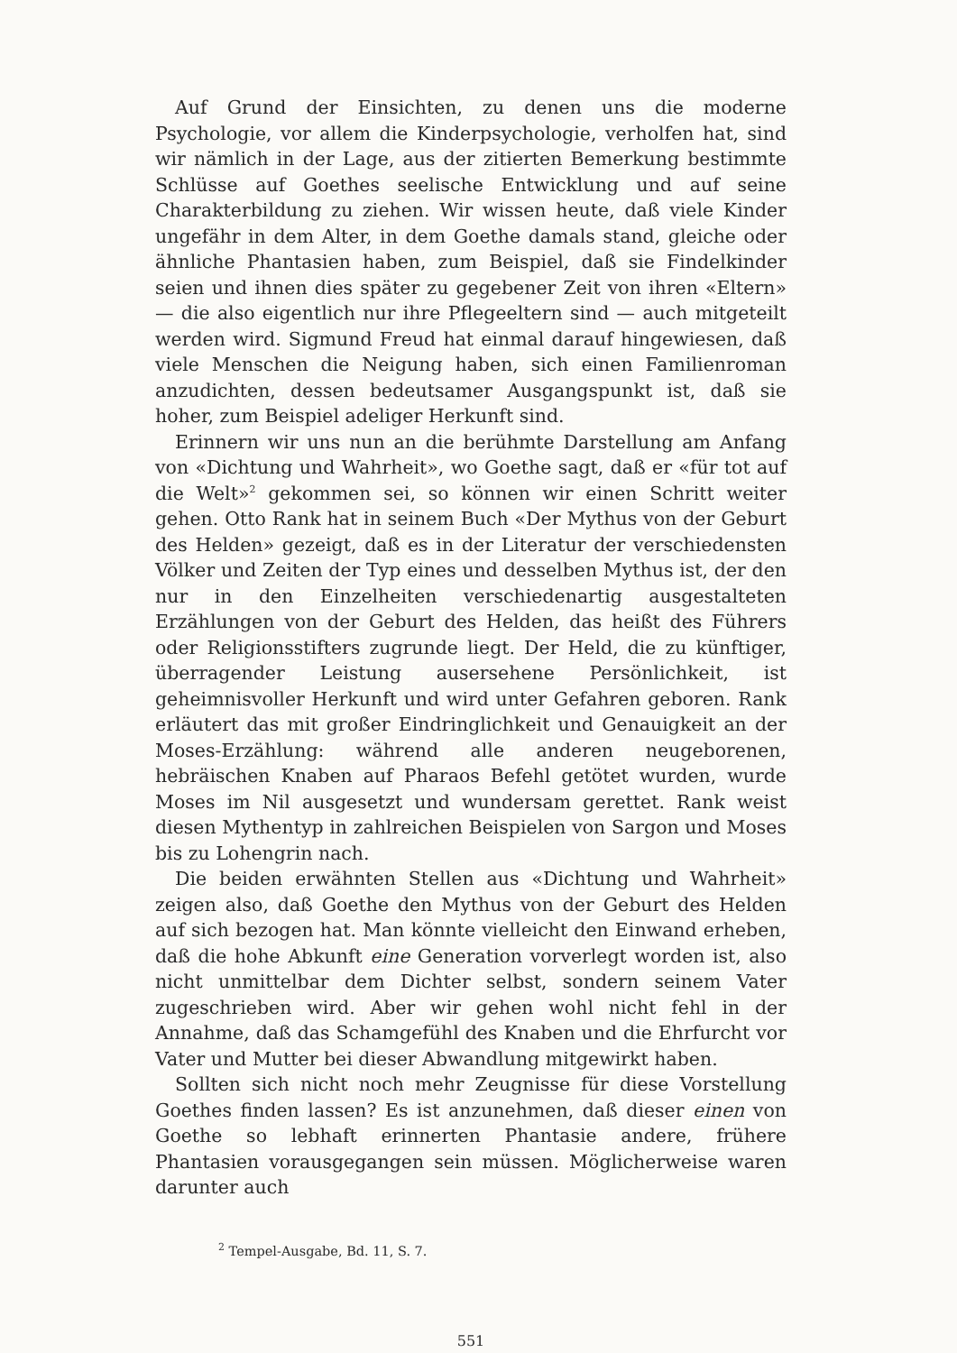Auf Grund der Einsichten, zu denen uns die moderne Psychologie, vor allem die Kinderpsychologie, verholfen hat, sind wir nämlich in der Lage, aus der zitierten Bemerkung bestimmte Schlüsse auf Goethes seelische Entwicklung und auf seine Charakterbildung zu ziehen. Wir wissen heute, daß viele Kinder ungefähr in dem Alter, in dem Goethe damals stand, gleiche oder ähnliche Phantasien haben, zum Beispiel, daß sie Findelkinder seien und ihnen dies später zu gegebener Zeit von ihren «Eltern» — die also eigentlich nur ihre Pflegeeltern sind — auch mitgeteilt werden wird. Sigmund Freud hat einmal darauf hingewiesen, daß viele Menschen die Neigung haben, sich einen Familienroman anzudichten, dessen bedeutsamer Ausgangspunkt ist, daß sie hoher, zum Beispiel adeliger Herkunft sind.
Erinnern wir uns nun an die berühmte Darstellung am Anfang von «Dichtung und Wahrheit», wo Goethe sagt, daß er «für tot auf die Welt»<sup>2</sup> gekommen sei, so können wir einen Schritt weiter gehen. Otto Rank hat in seinem Buch «Der Mythus von der Geburt des Helden» gezeigt, daß es in der Literatur der verschiedensten Völker und Zeiten der Typ eines und desselben Mythus ist, der den nur in den Einzelheiten verschiedenartig ausgestalteten Erzählungen von der Geburt des Helden, das heißt des Führers oder Religionsstifters zugrunde liegt. Der Held, die zu künftiger, überragender Leistung ausersehene Persönlichkeit, ist geheimnisvoller Herkunft und wird unter Gefahren geboren. Rank erläutert das mit großer Eindringlichkeit und Genauigkeit an der Moses-Erzählung: während alle anderen neugeborenen, hebräischen Knaben auf Pharaos Befehl getötet wurden, wurde Moses im Nil ausgesetzt und wundersam gerettet. Rank weist diesen Mythentyp in zahlreichen Beispielen von Sargon und Moses bis zu Lohengrin nach.
Die beiden erwähnten Stellen aus «Dichtung und Wahrheit» zeigen also, daß Goethe den Mythus von der Geburt des Helden auf sich bezogen hat. Man könnte vielleicht den Einwand erheben, daß die hohe Abkunft eine Generation vorverlegt worden ist, also nicht unmittelbar dem Dichter selbst, sondern seinem Vater zugeschrieben wird. Aber wir gehen wohl nicht fehl in der Annahme, daß das Schamgefühl des Knaben und die Ehrfurcht vor Vater und Mutter bei dieser Abwandlung mitgewirkt haben.
Sollten sich nicht noch mehr Zeugnisse für diese Vorstellung Goethes finden lassen? Es ist anzunehmen, daß dieser einen von Goethe so lebhaft erinnerten Phantasie andere, frühere Phantasien vorausgegangen sein müssen. Möglicherweise waren darunter auch
<sup>2</sup> Tempel-Ausgabe, Bd. 11, S. 7.
551